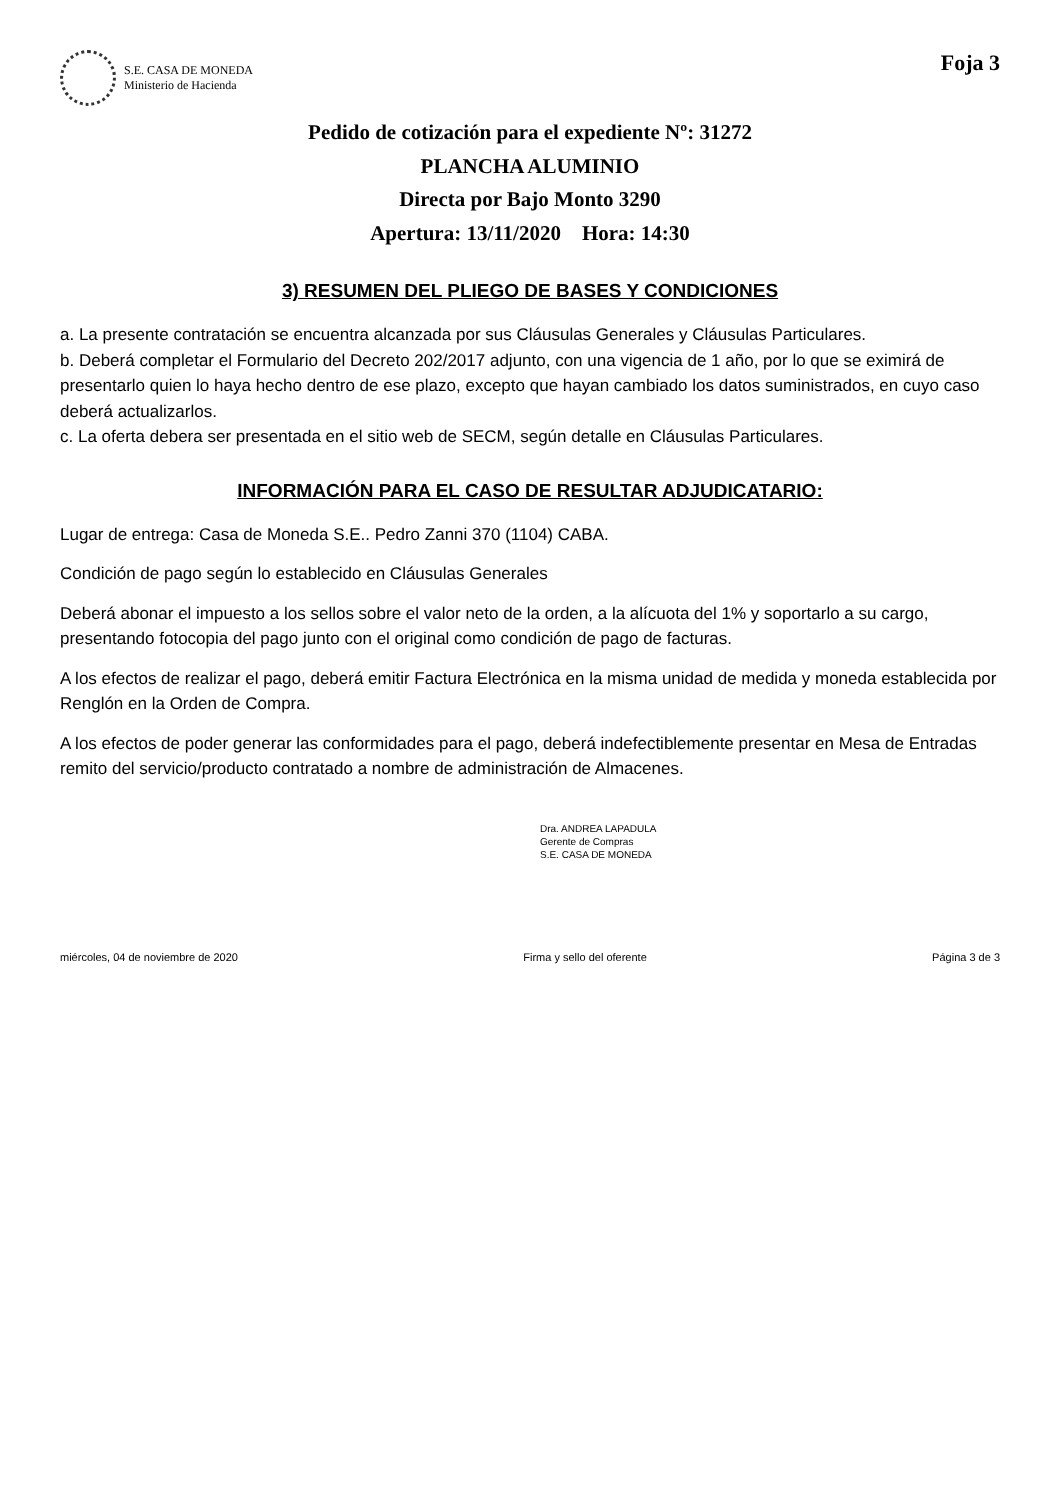S.E. CASA DE MONEDA
Ministerio de Hacienda
Foja 3
Pedido de cotización para el expediente Nº: 31272
PLANCHA ALUMINIO
Directa por Bajo Monto 3290
Apertura: 13/11/2020 Hora: 14:30
3) RESUMEN DEL PLIEGO DE BASES Y CONDICIONES
a. La presente contratación se encuentra alcanzada por sus Cláusulas Generales y Cláusulas Particulares.
b. Deberá completar el Formulario del Decreto 202/2017 adjunto, con una vigencia de 1 año, por lo que se eximirá de presentarlo quien lo haya hecho dentro de ese plazo, excepto que hayan cambiado los datos suministrados, en cuyo caso deberá actualizarlos.
c. La oferta debera ser presentada en el sitio web de SECM, según detalle en Cláusulas Particulares.
INFORMACIÓN PARA EL CASO DE RESULTAR ADJUDICATARIO:
Lugar de entrega: Casa de Moneda S.E.. Pedro Zanni 370 (1104) CABA.
Condición de pago según lo establecido en Cláusulas Generales
Deberá abonar el impuesto a los sellos sobre el valor neto de la orden, a la alícuota del 1% y soportarlo a su cargo, presentando fotocopia del pago junto con el original como condición de pago de facturas.
A los efectos de realizar el pago, deberá emitir Factura Electrónica en la misma unidad de medida y moneda establecida por Renglón en la Orden de Compra.
A los efectos de poder generar las conformidades para el pago, deberá indefectiblemente presentar en Mesa de Entradas remito del servicio/producto contratado a nombre de administración de Almacenes.
Dra. ANDREA LAPADULA
Gerente de Compras
S.E. CASA DE MONEDA
miércoles, 04 de noviembre de 2020 Firma y sello del oferente Página 3 de 3